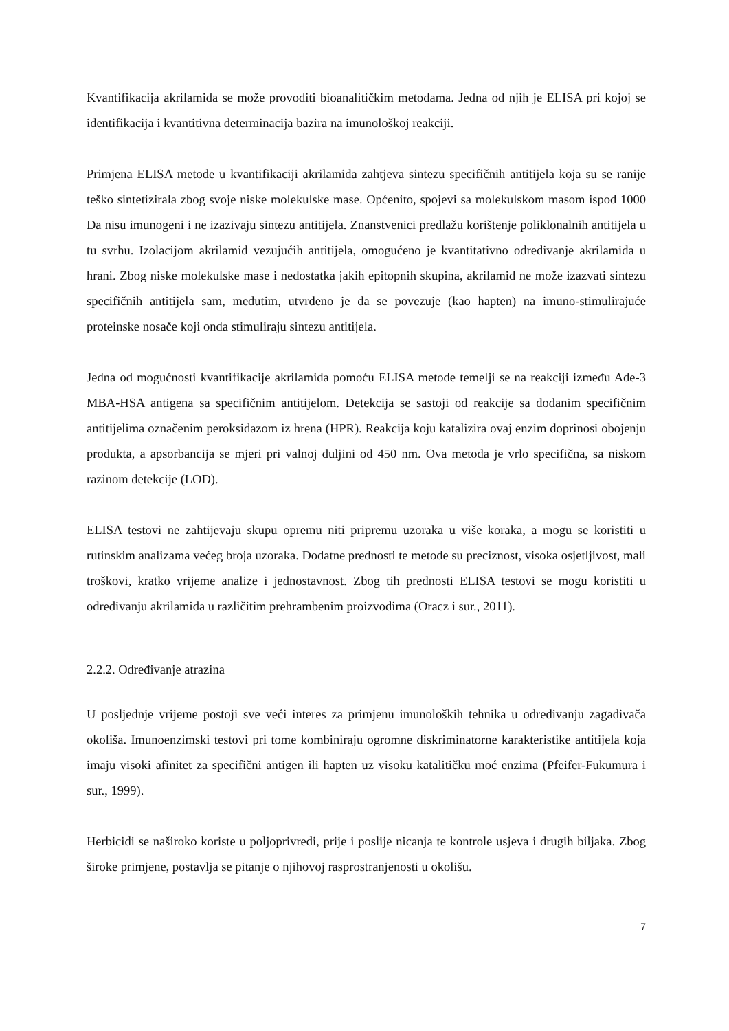Kvantifikacija akrilamida se može provoditi bioanalitičkim metodama. Jedna od njih je ELISA pri kojoj se identifikacija i kvantitivna determinacija bazira na imunološkoj reakciji.
Primjena ELISA metode u kvantifikaciji akrilamida zahtjeva sintezu specifičnih antitijela koja su se ranije teško sintetizirala zbog svoje niske molekulske mase. Općenito, spojevi sa molekulskom masom ispod 1000 Da nisu imunogeni i ne izazivaju sintezu antitijela. Znanstvenici predlažu korištenje poliklonalnih antitijela u tu svrhu. Izolacijom akrilamid vezujućih antitijela, omogućeno je kvantitativno određivanje akrilamida u hrani. Zbog niske molekulske mase i nedostatka jakih epitopnih skupina, akrilamid ne može izazvati sintezu specifičnih antitijela sam, međutim, utvrđeno je da se povezuje (kao hapten) na imuno-stimulirajuće proteinske nosače koji onda stimuliraju sintezu antitijela.
Jedna od mogućnosti kvantifikacije akrilamida pomoću ELISA metode temelji se na reakciji između Ade-3 MBA-HSA antigena sa specifičnim antitijelom. Detekcija se sastoji od reakcije sa dodanim specifičnim antitijelima označenim peroksidazom iz hrena (HPR). Reakcija koju katalizira ovaj enzim doprinosi obojenju produkta, a apsorbancija se mjeri pri valnoj duljini od 450 nm. Ova metoda je vrlo specifična, sa niskom razinom detekcije (LOD).
ELISA testovi ne zahtijevaju skupu opremu niti pripremu uzoraka u više koraka, a mogu se koristiti u rutinskim analizama većeg broja uzoraka. Dodatne prednosti te metode su preciznost, visoka osjetljivost, mali troškovi, kratko vrijeme analize i jednostavnost. Zbog tih prednosti ELISA testovi se mogu koristiti u određivanju akrilamida u različitim prehrambenim proizvodima (Oracz i sur., 2011).
2.2.2. Određivanje atrazina
U posljednje vrijeme postoji sve veći interes za primjenu imunoloških tehnika u određivanju zagađivača okoliša. Imunoenzimski testovi pri tome kombiniraju ogromne diskriminatorne karakteristike antitijela koja imaju visoki afinitet za specifični antigen ili hapten uz visoku katalitičku moć enzima (Pfeifer-Fukumura i sur., 1999).
Herbicidi se naširoko koriste u poljoprivredi, prije i poslije nicanja te kontrole usjeva i drugih biljaka. Zbog široke primjene, postavlja se pitanje o njihovoj rasprostranjenosti u okolišu.
7